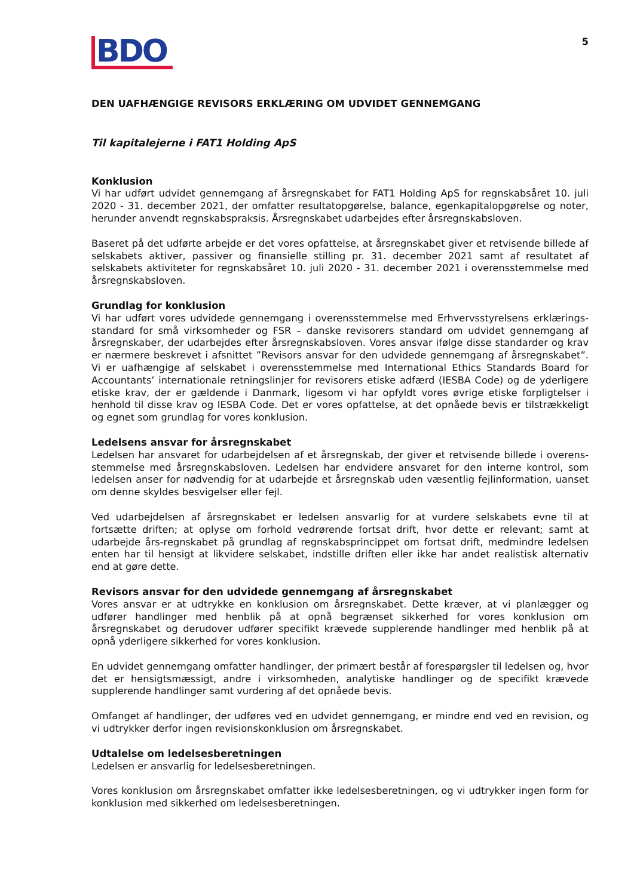BDO
5
DEN UAFHÆNGIGE REVISORS ERKLÆRING OM UDVIDET GENNEMGANG
Til kapitalejerne i FAT1 Holding ApS
Konklusion
Vi har udført udvidet gennemgang af årsregnskabet for FAT1 Holding ApS for regnskabsåret 10. juli 2020 - 31. december 2021, der omfatter resultatopgørelse, balance, egenkapitalopgørelse og noter, herunder anvendt regnskabspraksis. Årsregnskabet udarbejdes efter årsregnskabsloven.
Baseret på det udførte arbejde er det vores opfattelse, at årsregnskabet giver et retvisende billede af selskabets aktiver, passiver og finansielle stilling pr. 31. december 2021 samt af resultatet af selskabets aktiviteter for regnskabsåret 10. juli 2020 - 31. december 2021 i overensstemmelse med årsregnskabsloven.
Grundlag for konklusion
Vi har udført vores udvidede gennemgang i overensstemmelse med Erhvervsstyrelsens erklærings-standard for små virksomheder og FSR – danske revisorers standard om udvidet gennemgang af årsregnskaber, der udarbejdes efter årsregnskabsloven. Vores ansvar ifølge disse standarder og krav er nærmere beskrevet i afsnittet ”Revisors ansvar for den udvidede gennemgang af årsregnskabet”. Vi er uafhængige af selskabet i overensstemmelse med International Ethics Standards Board for Accountants’ internationale retningslinjer for revisorers etiske adfærd (IESBA Code) og de yderligere etiske krav, der er gældende i Danmark, ligesom vi har opfyldt vores øvrige etiske forpligtelser i henhold til disse krav og IESBA Code. Det er vores opfattelse, at det opnåede bevis er tilstrækkeligt og egnet som grundlag for vores konklusion.
Ledelsens ansvar for årsregnskabet
Ledelsen har ansvaret for udarbejdelsen af et årsregnskab, der giver et retvisende billede i overens-stemmelse med årsregnskabsloven. Ledelsen har endvidere ansvaret for den interne kontrol, som ledelsen anser for nødvendig for at udarbejde et årsregnskab uden væsentlig fejlinformation, uanset om denne skyldes besvigelser eller fejl.
Ved udarbejdelsen af årsregnskabet er ledelsen ansvarlig for at vurdere selskabets evne til at fortsætte driften; at oplyse om forhold vedrørende fortsat drift, hvor dette er relevant; samt at udarbejde års-regnskabet på grundlag af regnskabsprincippet om fortsat drift, medmindre ledelsen enten har til hensigt at likvidere selskabet, indstille driften eller ikke har andet realistisk alternativ end at gøre dette.
Revisors ansvar for den udvidede gennemgang af årsregnskabet
Vores ansvar er at udtrykke en konklusion om årsregnskabet. Dette kræver, at vi planlægger og udfører handlinger med henblik på at opnå begrænset sikkerhed for vores konklusion om årsregnskabet og derudover udfører specifikt krævede supplerende handlinger med henblik på at opnå yderligere sikkerhed for vores konklusion.
En udvidet gennemgang omfatter handlinger, der primært består af forespørgsler til ledelsen og, hvor det er hensigtsmæssigt, andre i virksomheden, analytiske handlinger og de specifikt krævede supplerende handlinger samt vurdering af det opnåede bevis.
Omfanget af handlinger, der udføres ved en udvidet gennemgang, er mindre end ved en revision, og vi udtrykker derfor ingen revisionskonklusion om årsregnskabet.
Udtalelse om ledelsesberetningen
Ledelsen er ansvarlig for ledelsesberetningen.
Vores konklusion om årsregnskabet omfatter ikke ledelsesberetningen, og vi udtrykker ingen form for konklusion med sikkerhed om ledelsesberetningen.